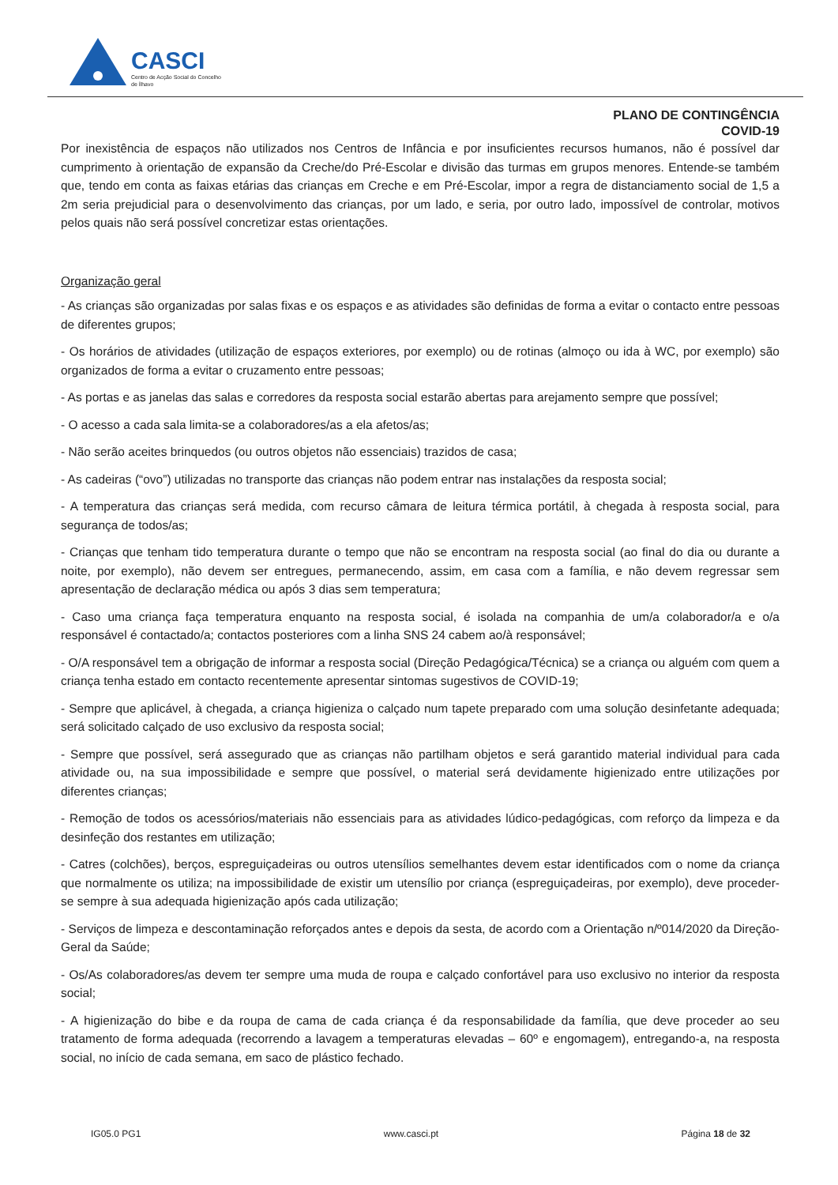CASCI
Centro de Acção Social do Concelho de Ílhavo
PLANO DE CONTINGÊNCIA
COVID-19
Por inexistência de espaços não utilizados nos Centros de Infância e por insuficientes recursos humanos, não é possível dar cumprimento à orientação de expansão da Creche/do Pré-Escolar e divisão das turmas em grupos menores. Entende-se também que, tendo em conta as faixas etárias das crianças em Creche e em Pré-Escolar, impor a regra de distanciamento social de 1,5 a 2m seria prejudicial para o desenvolvimento das crianças, por um lado, e seria, por outro lado, impossível de controlar, motivos pelos quais não será possível concretizar estas orientações.
Organização geral
- As crianças são organizadas por salas fixas e os espaços e as atividades são definidas de forma a evitar o contacto entre pessoas de diferentes grupos;
- Os horários de atividades (utilização de espaços exteriores, por exemplo) ou de rotinas (almoço ou ida à WC, por exemplo) são organizados de forma a evitar o cruzamento entre pessoas;
- As portas e as janelas das salas e corredores da resposta social estarão abertas para arejamento sempre que possível;
- O acesso a cada sala limita-se a colaboradores/as a ela afetos/as;
- Não serão aceites brinquedos (ou outros objetos não essenciais) trazidos de casa;
- As cadeiras (“ovo”) utilizadas no transporte das crianças não podem entrar nas instalações da resposta social;
- A temperatura das crianças será medida, com recurso câmara de leitura térmica portátil, à chegada à resposta social, para segurança de todos/as;
- Crianças que tenham tido temperatura durante o tempo que não se encontram na resposta social (ao final do dia ou durante a noite, por exemplo), não devem ser entregues, permanecendo, assim, em casa com a família, e não devem regressar sem apresentação de declaração médica ou após 3 dias sem temperatura;
- Caso uma criança faça temperatura enquanto na resposta social, é isolada na companhia de um/a colaborador/a e o/a responsável é contactado/a; contactos posteriores com a linha SNS 24 cabem ao/à responsável;
- O/A responsável tem a obrigação de informar a resposta social (Direção Pedagógica/Técnica) se a criança ou alguém com quem a criança tenha estado em contacto recentemente apresentar sintomas sugestivos de COVID-19;
- Sempre que aplicável, à chegada, a criança higieniza o calçado num tapete preparado com uma solução desinfetante adequada; será solicitado calçado de uso exclusivo da resposta social;
- Sempre que possível, será assegurado que as crianças não partilham objetos e será garantido material individual para cada atividade ou, na sua impossibilidade e sempre que possível, o material será devidamente higienizado entre utilizações por diferentes crianças;
- Remoção de todos os acessórios/materiais não essenciais para as atividades lúdico-pedagógicas, com reforço da limpeza e da desinfeção dos restantes em utilização;
- Catres (colchões), berços, espreguiçadeiras ou outros utensílios semelhantes devem estar identificados com o nome da criança que normalmente os utiliza; na impossibilidade de existir um utensílio por criança (espreguiçadeiras, por exemplo), deve proceder-se sempre à sua adequada higienização após cada utilização;
- Serviços de limpeza e descontaminação reforçados antes e depois da sesta, de acordo com a Orientação n/º014/2020 da Direção-Geral da Saúde;
- Os/As colaboradores/as devem ter sempre uma muda de roupa e calçado confortável para uso exclusivo no interior da resposta social;
- A higienização do bibe e da roupa de cama de cada criança é da responsabilidade da família, que deve proceder ao seu tratamento de forma adequada (recorrendo a lavagem a temperaturas elevadas – 60º e engomagem), entregando-a, na resposta social, no início de cada semana, em saco de plástico fechado.
IG05.0 PG1 www.casci.pt Página 18 de 32